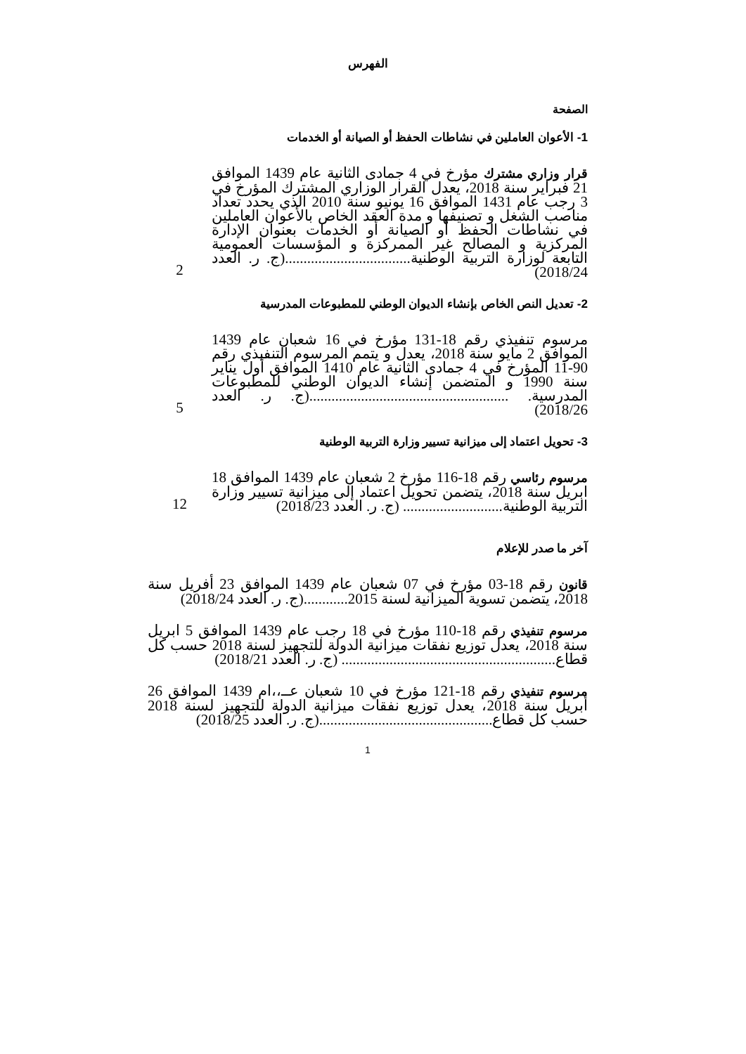الفهرس
الصفحة
1- الأعوان العاملين في نشاطات الحفظ أو الصيانة أو الخدمات
قرار وزاري مشترك مؤرخ في 4 جمادى الثانية عام 1439 الموافق 21 فبراير سنة 2018، يعدل القرار الوزاري المشترك المؤرخ في 3 رجب عام 1431 الموافق 16 يونيو سنة 2010 الذي يحدد تعداد مناصب الشغل و تصنيفها و مدة العقد الخاص بالأعوان العاملين في نشاطات الحفظ أو الصيانة أو الخدمات بعنوان الإدارة المركزية و المصالح غير الممركزة و المؤسسات العمومية التابعة لوزارة التربية الوطنية..................................(ج. ر. العدد 2018/24)
2
2- تعديل النص الخاص بإنشاء الديوان الوطني للمطبوعات المدرسية
مرسوم تنفيذي رقم 18-131 مؤرخ في 16 شعبان عام 1439 الموافق 2 مايو سنة 2018، يعدل و يتمم المرسوم التنفيذي رقم 90-11 المؤرخ في 4 جمادى الثانية عام 1410 الموافق أول يناير سنة 1990 و المتضمن إنشاء الديوان الوطني للمطبوعات المدرسية. ......................................................(ج. ر. العدد 2018/26)
5
3- تحويل اعتماد إلى ميزانية تسيير وزارة التربية الوطنية
مرسوم رئاسي رقم 18-116 مؤرخ 2 شعبان عام 1439 الموافق 18 ابريل سنة 2018، يتضمن تحويل اعتماد إلى ميزانية تسيير وزارة التربية الوطنية........................... (ج. ر. العدد 2018/23)
12
آخر ما صدر للإعلام
قانون رقم 18-03 مؤرخ في 07 شعبان عام 1439 الموافق 23 أفريل سنة 2018، يتضمن تسوية الميزانية لسنة 2015............(ج. ر. العدد 2018/24)
مرسوم تنفيذي رقم 18-110 مؤرخ في 18 رجب عام 1439 الموافق 5 ابريل سنة 2018، يعدل توزيع نفقات ميزانية الدولة للتجهيز لسنة 2018 حسب كل قطاع.......................................................... (ج. ر. العدد 2018/21)
مرسوم تنفيذي رقم 18-121 مؤرخ في 10 شعبان عــ،،ام 1439 الموافق 26 أبريل سنة 2018، يعدل توزيع نفقات ميزانية الدولة للتجهيز لسنة 2018 حسب كل قطاع...............................................(ج. ر. العدد 2018/25)
1